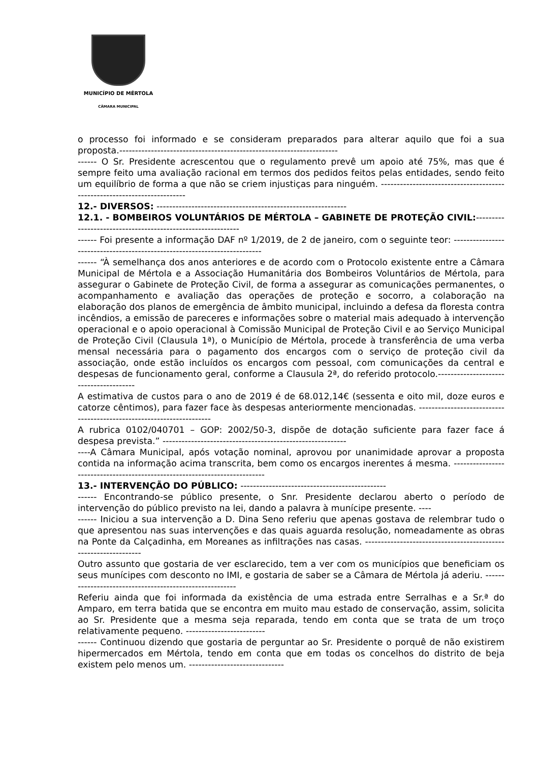MUNICÍPIO DE MÉRTOLA
CÂMARA MUNICIPAL
o processo foi informado e se consideram preparados para alterar aquilo que foi a sua proposta.---------------------------------------------------------------------
------ O Sr. Presidente acrescentou que o regulamento prevê um apoio até 75%, mas que é sempre feito uma avaliação racional em termos dos pedidos feitos pelas entidades, sendo feito um equilíbrio de forma a que não se criem injustiças para ninguém. -------------------------------------------------------------------------
12.- DIVERSOS: ------------------------------------------------------------
12.1. - BOMBEIROS VOLUNTÁRIOS DE MÉRTOLA – GABINETE DE PROTEÇÃO CIVIL:------------------------------------------------------------
------ Foi presente a informação DAF nº 1/2019, de 2 de janeiro, com o seguinte teor: --------------------------------------------------------------------------
------ “À semelhança dos anos anteriores e de acordo com o Protocolo existente entre a Câmara Municipal de Mértola e a Associação Humanitária dos Bombeiros Voluntários de Mértola, para assegurar o Gabinete de Proteção Civil, de forma a assegurar as comunicações permanentes, o acompanhamento e avaliação das operações de proteção e socorro, a colaboração na elaboração dos planos de emergência de âmbito municipal, incluindo a defesa da floresta contra incêndios, a emissão de pareceres e informações sobre o material mais adequado à intervenção operacional e o apoio operacional à Comissão Municipal de Proteção Civil e ao Serviço Municipal de Proteção Civil (Clausula 1ª), o Município de Mértola, procede à transferência de uma verba mensal necessária para o pagamento dos encargos com o serviço de proteção civil da associação, onde estão incluídos os encargos com pessoal, com comunicações da central e despesas de funcionamento geral, conforme a Clausula 2ª, do referido protocolo.---------------------------------------
A estimativa de custos para o ano de 2019 é de 68.012,14€ (sessenta e oito mil, doze euros e catorze cêntimos), para fazer face às despesas anteriormente mencionadas. ---------------------------------------------------------------------
A rubrica 0102/040701 – GOP: 2002/50-3, dispõe de dotação suficiente para fazer face á despesa prevista.” ----------------------------------------------------------
----A Câmara Municipal, após votação nominal, aprovou por unanimidade aprovar a proposta contida na informação acima transcrita, bem como os encargos inerentes á mesma. ---------------------------------------------------------------------------
13.- INTERVENÇÃO DO PÚBLICO: ----------------------------------------------
------ Encontrando-se público presente, o Snr. Presidente declarou aberto o período de intervenção do público previsto na lei, dando a palavra à munícipe presente. ----
------ Iniciou a sua intervenção a D. Dina Seno referiu que apenas gostava de relembrar tudo o que apresentou nas suas intervenções e das quais aguarda resolução, nomeadamente as obras na Ponte da Calçadinha, em Moreanes as infiltrações nas casas. ----------------------------------------------------------------
Outro assunto que gostaria de ver esclarecido, tem a ver com os municípios que beneficiam os seus munícipes com desconto no IMI, e gostaria de saber se a Câmara de Mértola já aderiu. --------------------------------------------------------
Referiu ainda que foi informada da existência de uma estrada entre Serralhas e a Sr.ª do Amparo, em terra batida que se encontra em muito mau estado de conservação, assim, solicita ao Sr. Presidente que a mesma seja reparada, tendo em conta que se trata de um troço relativamente pequeno. -------------------------
------ Continuou dizendo que gostaria de perguntar ao Sr. Presidente o porquê de não existirem hipermercados em Mértola, tendo em conta que em todas os concelhos do distrito de beja existem pelo menos um. ------------------------------